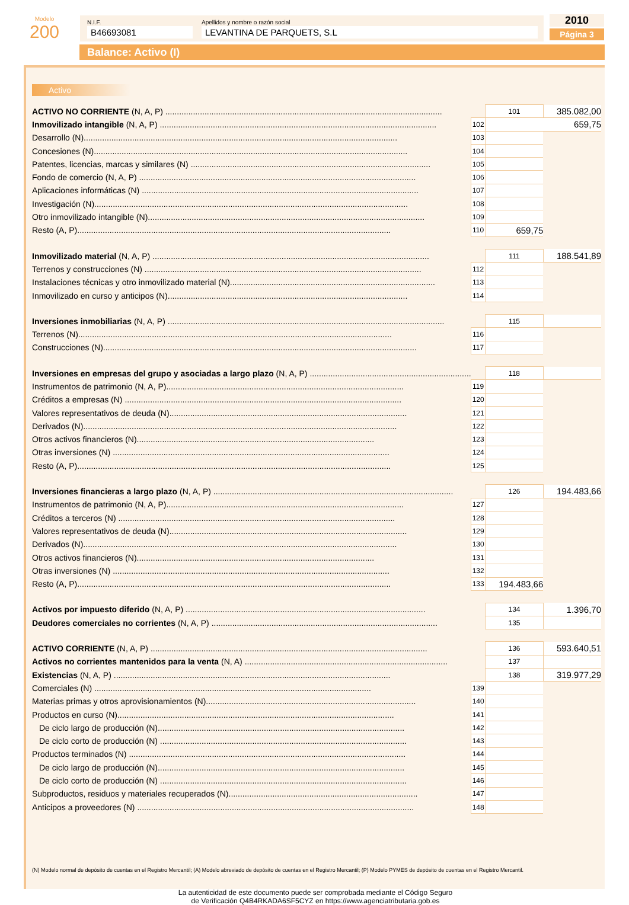Modelo
200
N.I.F.
B46693081
Apellidos y nombre o razón social
LEVANTINA DE PARQUETS, S.L
2010
Página 3
Balance: Activo (I)
Activo
| ACTIVO NO CORRIENTE (N, A, P) ........................................................................................................................ | | 101 | 385.082,00 |
| Inmovilizado intangible (N, A, P) ........................................................................................................................ | 102 | 659,75 | |
| Desarrollo (N)........................................................................................................................................ | 103 | | |
| Concesiones (N)........................................................................................................................................ | 104 | | |
| Patentes, licencias, marcas y similares (N) ........................................................................................................ | 105 | | |
| Fondo de comercio (N, A, P) ........................................................................................................................ | 106 | | |
| Aplicaciones informáticas (N) ........................................................................................................................ | 107 | | |
| Investigación (N)........................................................................................................................................ | 108 | | |
| Otro inmovilizado intangible (N)........................................................................................................................ | 109 | | |
| Resto (A, P)........................................................................................................................................ | 110 | 659,75 | |
| Inmovilizado material (N, A, P) ........................................................................................................................ | | 111 | 188.541,89 |
| Terrenos y construcciones (N) ........................................................................................................................ | 112 | | |
| Instalaciones técnicas y otro inmovilizado material (N)......................................................................................... | 113 | | |
| Inmovilizado en curso y anticipos (N)........................................................................................................ | 114 | | |
| Inversiones inmobiliarias (N, A, P) ........................................................................................................................ | | 115 | |
| Terrenos (N)........................................................................................................................................ | 116 | | |
| Construcciones (N)........................................................................................................................................ | 117 | | |
| Inversiones en empresas del grupo y asociadas a largo plazo (N, A, P) ...................................................................... | | 118 | |
| Instrumentos de patrimonio (N, A, P)....................................................................................................... | 119 | | |
| Créditos a empresas (N) ........................................................................................................................ | 120 | | |
| Valores representativos de deuda (N)....................................................................................................... | 121 | | |
| Derivados (N)........................................................................................................................................ | 122 | | |
| Otros activos financieros (N)....................................................................................................... | 123 | | |
| Otras inversiones (N) ........................................................................................................................ | 124 | | |
| Resto (A, P)........................................................................................................................................ | 125 | | |
| Inversiones financieras a largo plazo (N, A, P) ........................................................................................................ | | 126 | 194.483,66 |
| Instrumentos de patrimonio (N, A, P)....................................................................................................... | 127 | | |
| Créditos a terceros (N) ........................................................................................................................ | 128 | | |
| Valores representativos de deuda (N)....................................................................................................... | 129 | | |
| Derivados (N)........................................................................................................................................ | 130 | | |
| Otros activos financieros (N)....................................................................................................... | 131 | | |
| Otras inversiones (N) ........................................................................................................................ | 132 | | |
| Resto (A, P)........................................................................................................................................ | 133 | 194.483,66 | |
| Activos por impuesto diferido (N, A, P) ........................................................................................................ | | 134 | 1.396,70 |
| Deudores comerciales no corrientes (N, A, P) .................................................................................................. | | 135 | |
| ACTIVO CORRIENTE (N, A, P) ........................................................................................................................ | | 136 | 593.640,51 |
| Activos no corrientes mantenidos para la venta (N, A) ........................................................................................ | | 137 | |
| Existencias (N, A, P) ........................................................................................................................ | | 138 | 319.977,29 |
| Comerciales (N) ........................................................................................................................ | 139 | | |
| Materias primas y otros aprovisionamientos (N)........................................................................................... | 140 | | |
| Productos en curso (N)........................................................................................................................ | 141 | | |
| De ciclo largo de producción (N)........................................................................................................... | 142 | | |
| De ciclo corto de producción (N) ........................................................................................................... | 143 | | |
| Productos terminados (N) ........................................................................................................................ | 144 | | |
| De ciclo largo de producción (N)........................................................................................................... | 145 | | |
| De ciclo corto de producción (N) ........................................................................................................... | 146 | | |
| Subproductos, residuos y materiales recuperados (N).................................................................................. | 147 | | |
| Anticipos a proveedores (N) ........................................................................................................................ | 148 | | |
(N) Modelo normal de depósito de cuentas en el Registro Mercantil; (A) Modelo abreviado de depósito de cuentas en el Registro Mercantil; (P) Modelo PYMES de depósito de cuentas en el Registro Mercantil.
La autenticidad de este documento puede ser comprobada mediante el Código Seguro
de Verificación Q4B4RKADA6SF5CYZ en https://www.agenciatributaria.gob.es